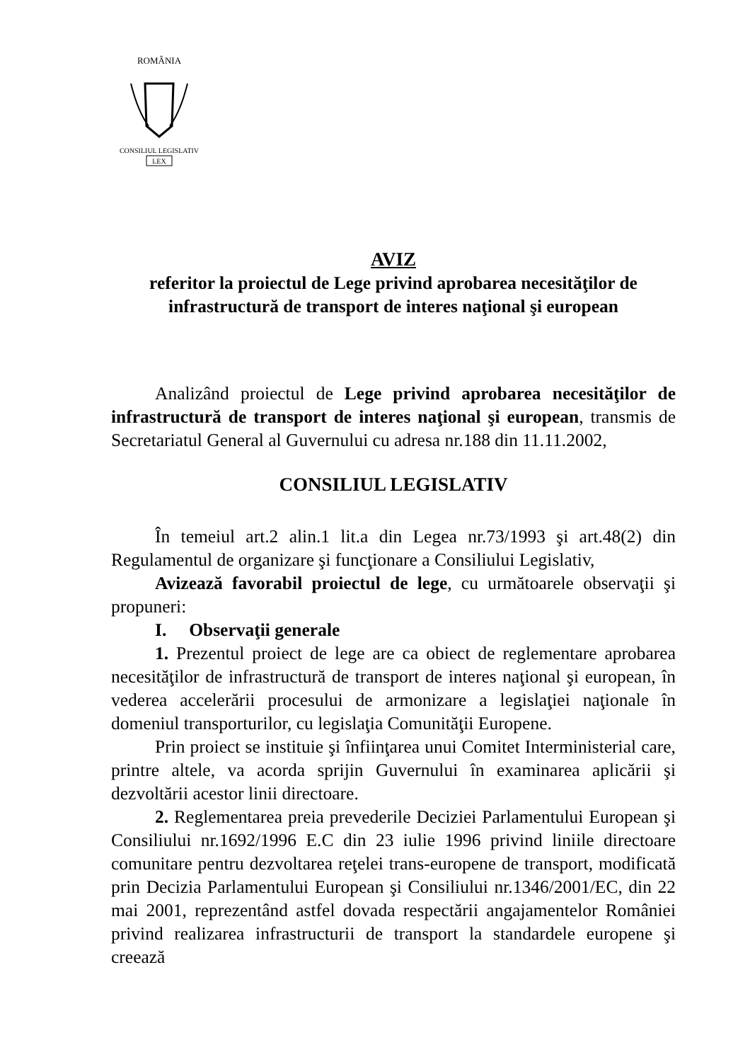ROMÂNIA
CONSILIUL LEGISLATIV
LEX
AVIZ
referitor la proiectul de Lege privind aprobarea necesităţilor de infrastructură de transport de interes naţional şi european
Analizând proiectul de Lege privind aprobarea necesităţilor de infrastructură de transport de interes naţional şi european, transmis de Secretariatul General al Guvernului cu adresa nr.188 din 11.11.2002,
CONSILIUL LEGISLATIV
În temeiul art.2 alin.1 lit.a din Legea nr.73/1993 şi art.48(2) din Regulamentul de organizare şi funcţionare a Consiliului Legislativ,
Avizează favorabil proiectul de lege, cu următoarele observaţii şi propuneri:
I. Observaţii generale
1. Prezentul proiect de lege are ca obiect de reglementare aprobarea necesităţilor de infrastructură de transport de interes naţional şi european, în vederea accelerării procesului de armonizare a legislaţiei naţionale în domeniul transporturilor, cu legislaţia Comunităţii Europene.
Prin proiect se instituie şi înfiinţarea unui Comitet Interministerial care, printre altele, va acorda sprijin Guvernului în examinarea aplicării şi dezvoltării acestor linii directoare.
2. Reglementarea preia prevederile Deciziei Parlamentului European şi Consiliului nr.1692/1996 E.C din 23 iulie 1996 privind liniile directoare comunitare pentru dezvoltarea reţelei trans-europene de transport, modificată prin Decizia Parlamentului European şi Consiliului nr.1346/2001/EC, din 22 mai 2001, reprezentând astfel dovada respectării angajamentelor României privind realizarea infrastructurii de transport la standardele europene şi creează